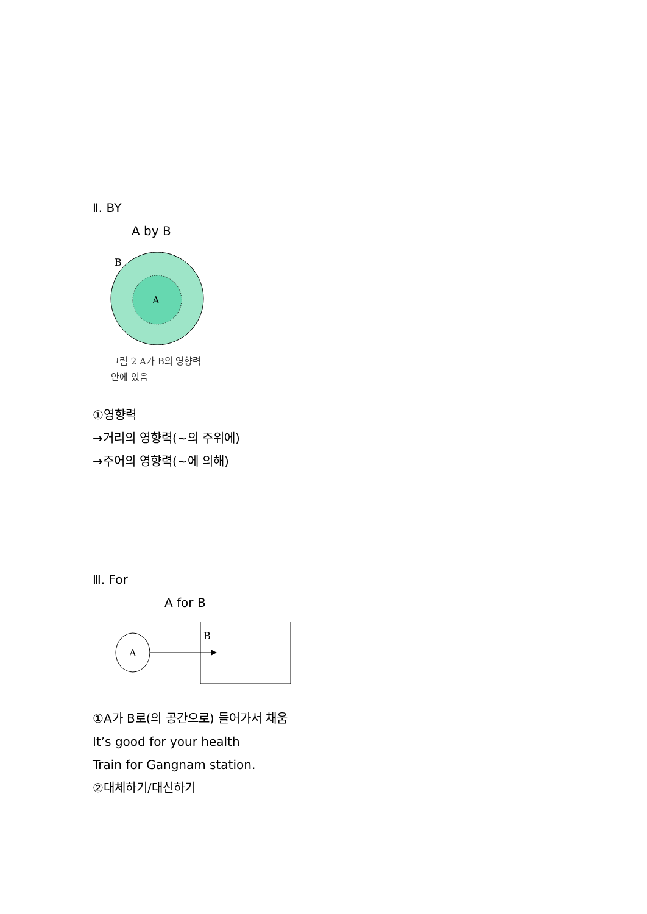Ⅱ. BY
A by B
B
A
그림 2 A가 B의 영향력 안에 있음
①영향력
→거리의 영향력(~의 주위에)
→주어의 영향력(~에 의해)
Ⅲ. For
A for B
A
B
①A가 B로(의 공간으로) 들어가서 채움
It’s good for your health
Train for Gangnam station.
②대체하기/대신하기